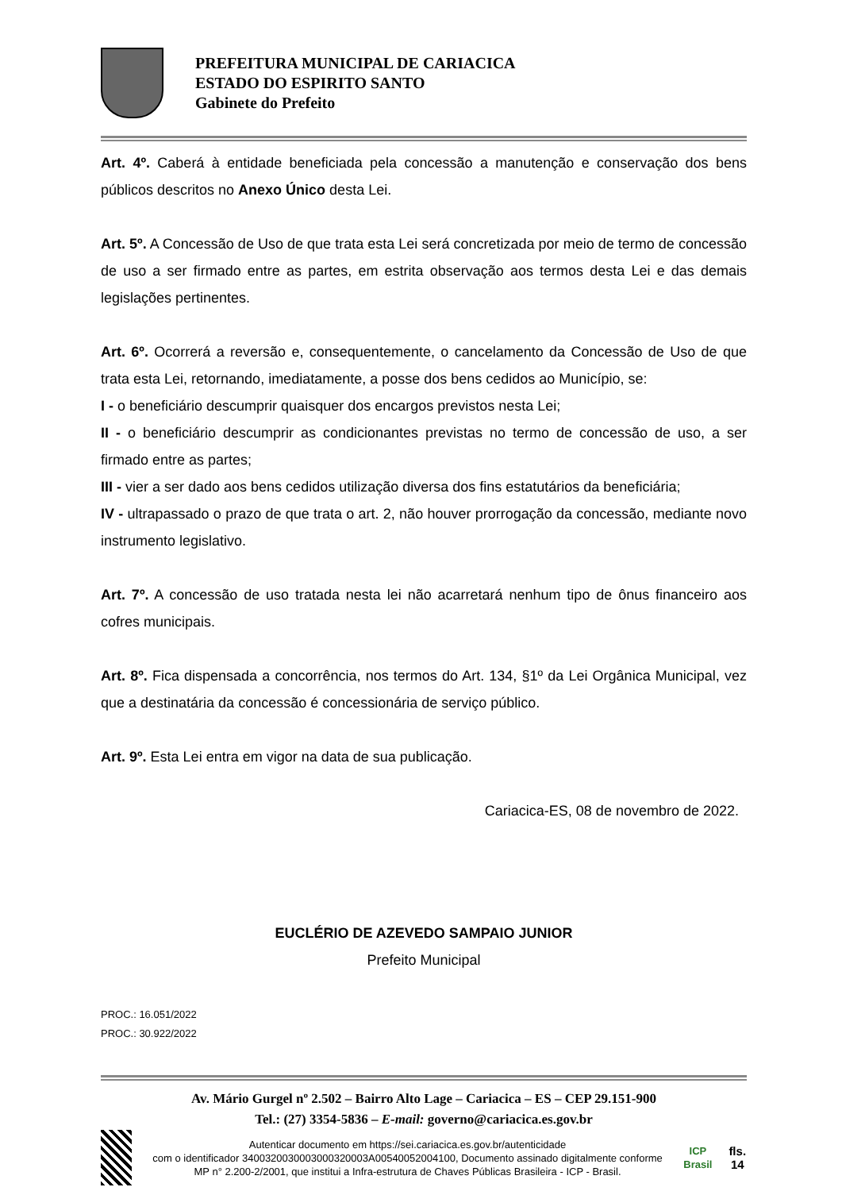PREFEITURA MUNICIPAL DE CARIACICA
ESTADO DO ESPIRITO SANTO
Gabinete do Prefeito
Art. 4º. Caberá à entidade beneficiada pela concessão a manutenção e conservação dos bens públicos descritos no Anexo Único desta Lei.
Art. 5º. A Concessão de Uso de que trata esta Lei será concretizada por meio de termo de concessão de uso a ser firmado entre as partes, em estrita observação aos termos desta Lei e das demais legislações pertinentes.
Art. 6º. Ocorrerá a reversão e, consequentemente, o cancelamento da Concessão de Uso de que trata esta Lei, retornando, imediatamente, a posse dos bens cedidos ao Município, se:
I - o beneficiário descumprir quaisquer dos encargos previstos nesta Lei;
II - o beneficiário descumprir as condicionantes previstas no termo de concessão de uso, a ser firmado entre as partes;
III - vier a ser dado aos bens cedidos utilização diversa dos fins estatutários da beneficiária;
IV - ultrapassado o prazo de que trata o art. 2, não houver prorrogação da concessão, mediante novo instrumento legislativo.
Art. 7º. A concessão de uso tratada nesta lei não acarretará nenhum tipo de ônus financeiro aos cofres municipais.
Art. 8º. Fica dispensada a concorrência, nos termos do Art. 134, §1º da Lei Orgânica Municipal, vez que a destinatária da concessão é concessionária de serviço público.
Art. 9º. Esta Lei entra em vigor na data de sua publicação.
Cariacica-ES, 08 de novembro de 2022.
EUCLÉRIO DE AZEVEDO SAMPAIO JUNIOR
Prefeito Municipal
PROC.: 16.051/2022
PROC.: 30.922/2022
Av. Mário Gurgel nº 2.502 – Bairro Alto Lage – Cariacica – ES – CEP 29.151-900
Tel.: (27) 3354-5836 – E-mail: governo@cariacica.es.gov.br
Autenticar documento em https://sei.cariacica.es.gov.br/autenticidade
com o identificador 3400320030003000320003A00540052004100, Documento assinado digitalmente conforme MP n° 2.200-2/2001, que institui a Infra-estrutura de Chaves Públicas Brasileira - ICP - Brasil.
ICP
Brasil
fls. 14